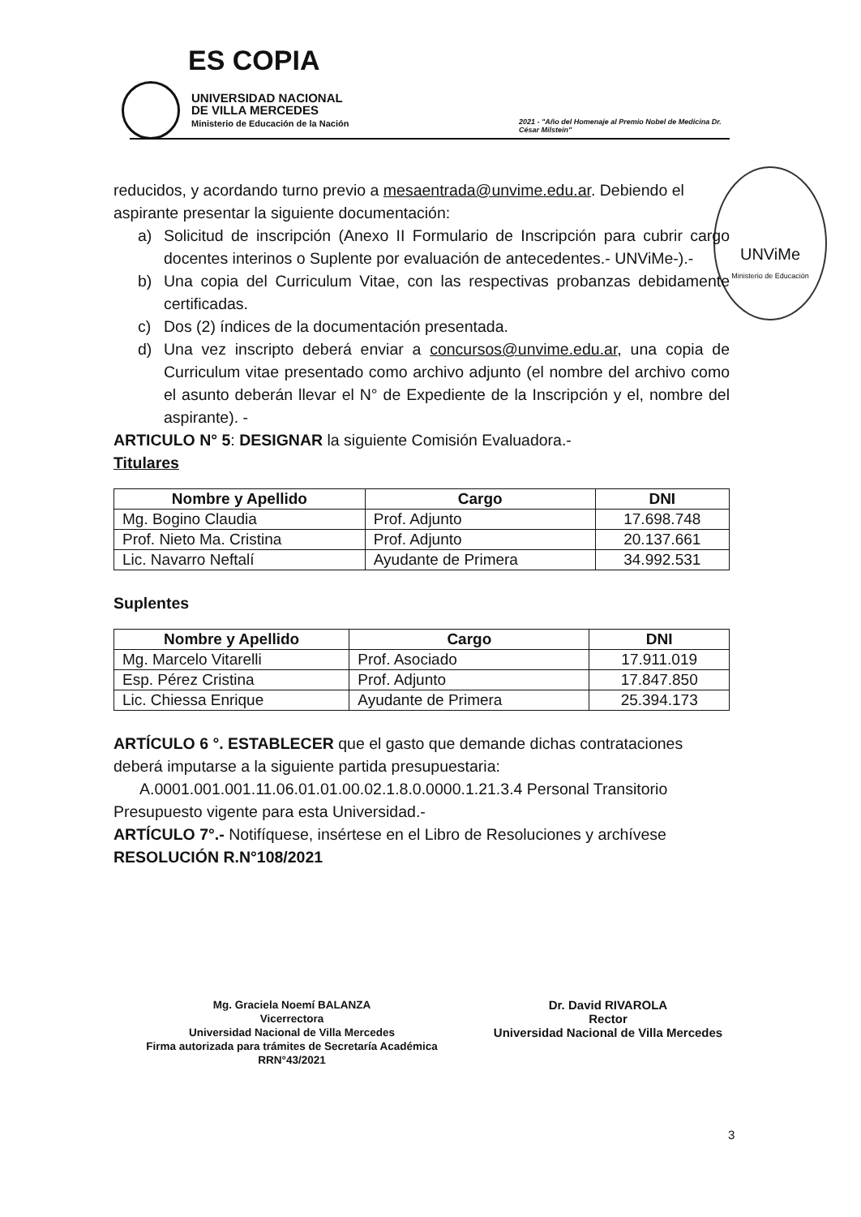ES COPIA
UNIVERSIDAD NACIONAL
DE VILLA MERCEDES
Ministerio de Educación de la Nación
2021 - "Año del Homenaje al Premio Nobel de Medicina Dr. César Milstein"
UNViMe
Ministerio de Educación
reducidos, y acordando turno previo a mesaentrada@unvime.edu.ar. Debiendo el aspirante presentar la siguiente documentación:
a) Solicitud de inscripción (Anexo II Formulario de Inscripción para cubrir cargo docentes interinos o Suplente por evaluación de antecedentes.- UNViMe-).-
b) Una copia del Curriculum Vitae, con las respectivas probanzas debidamente certificadas.
c) Dos (2) índices de la documentación presentada.
d) Una vez inscripto deberá enviar a concursos@unvime.edu.ar, una copia de Curriculum vitae presentado como archivo adjunto (el nombre del archivo como el asunto deberán llevar el N° de Expediente de la Inscripción y el, nombre del aspirante). -
ARTICULO N° 5: DESIGNAR la siguiente Comisión Evaluadora.-
Titulares
| Nombre y Apellido | Cargo | DNI |
| --- | --- | --- |
| Mg. Bogino Claudia | Prof. Adjunto | 17.698.748 |
| Prof. Nieto Ma. Cristina | Prof. Adjunto | 20.137.661 |
| Lic. Navarro Neftalí | Ayudante de Primera | 34.992.531 |
Suplentes
| Nombre y Apellido | Cargo | DNI |
| --- | --- | --- |
| Mg. Marcelo Vitarelli | Prof. Asociado | 17.911.019 |
| Esp. Pérez Cristina | Prof. Adjunto | 17.847.850 |
| Lic. Chiessa Enrique | Ayudante de Primera | 25.394.173 |
ARTÍCULO 6 °. ESTABLECER que el gasto que demande dichas contrataciones deberá imputarse a la siguiente partida presupuestaria:
A.0001.001.001.11.06.01.01.00.02.1.8.0.0000.1.21.3.4 Personal Transitorio
Presupuesto vigente para esta Universidad.-
ARTÍCULO 7°.- Notifíquese, insértese en el Libro de Resoluciones y archívese
RESOLUCIÓN R.N°108/2021
Mg. Graciela Noemí BALANZA
Vicerrectora
Universidad Nacional de Villa Mercedes
Firma autorizada para trámites de Secretaría Académica
RRN°43/2021
Dr. David RIVAROLA
Rector
Universidad Nacional de Villa Mercedes
3